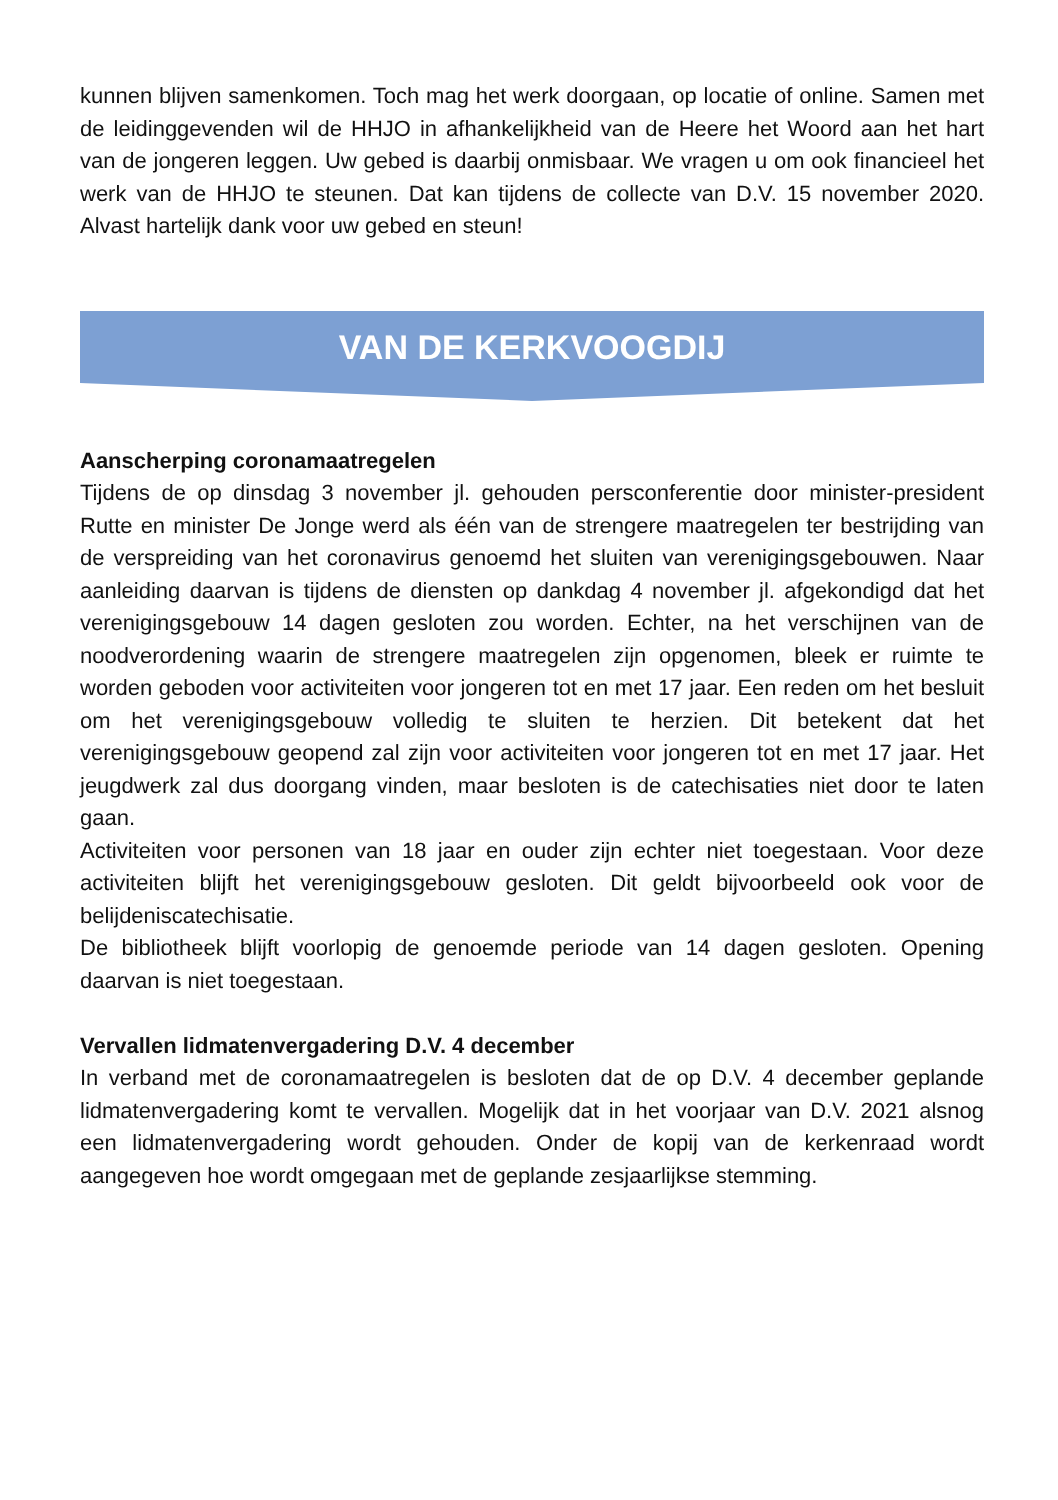kunnen blijven samenkomen. Toch mag het werk doorgaan, op locatie of online. Samen met de leidinggevenden wil de HHJO in afhankelijkheid van de Heere het Woord aan het hart van de jongeren leggen. Uw gebed is daarbij onmisbaar. We vragen u om ook financieel het werk van de HHJO te steunen. Dat kan tijdens de collecte van D.V. 15 november 2020. Alvast hartelijk dank voor uw gebed en steun!
VAN DE KERKVOOGDIJ
Aanscherping coronamaatregelen
Tijdens de op dinsdag 3 november jl. gehouden persconferentie door minister-president Rutte en minister De Jonge werd als één van de strengere maatregelen ter bestrijding van de verspreiding van het coronavirus genoemd het sluiten van verenigingsgebouwen. Naar aanleiding daarvan is tijdens de diensten op dankdag 4 november jl. afgekondigd dat het verenigingsgebouw 14 dagen gesloten zou worden. Echter, na het verschijnen van de noodverordening waarin de strengere maatregelen zijn opgenomen, bleek er ruimte te worden geboden voor activiteiten voor jongeren tot en met 17 jaar. Een reden om het besluit om het verenigingsgebouw volledig te sluiten te herzien. Dit betekent dat het verenigingsgebouw geopend zal zijn voor activiteiten voor jongeren tot en met 17 jaar. Het jeugdwerk zal dus doorgang vinden, maar besloten is de catechisaties niet door te laten gaan.
Activiteiten voor personen van 18 jaar en ouder zijn echter niet toegestaan. Voor deze activiteiten blijft het verenigingsgebouw gesloten. Dit geldt bijvoorbeeld ook voor de belijdeniscatechisatie.
De bibliotheek blijft voorlopig de genoemde periode van 14 dagen gesloten. Opening daarvan is niet toegestaan.
Vervallen lidmatenvergadering D.V. 4 december
In verband met de coronamaatregelen is besloten dat de op D.V. 4 december geplande lidmatenvergadering komt te vervallen. Mogelijk dat in het voorjaar van D.V. 2021 alsnog een lidmatenvergadering wordt gehouden. Onder de kopij van de kerkenraad wordt aangegeven hoe wordt omgegaan met de geplande zesjaarlijkse stemming.